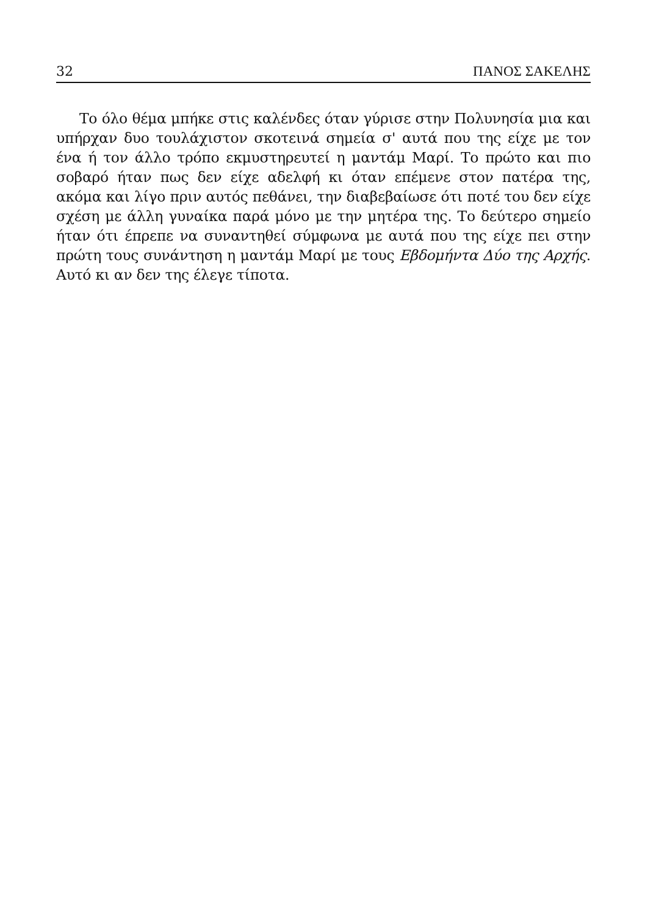32 ΠΑΝΟΣ ΣΑΚΕΛΗΣ
Το όλο θέμα μπήκε στις καλένδες όταν γύρισε στην Πολυνησία μια και υπήρχαν δυο τουλάχιστον σκοτεινά σημεία σ' αυτά που της είχε με τον ένα ή τον άλλο τρόπο εκμυστηρευτεί η μαντάμ Μαρί. Το πρώτο και πιο σοβαρό ήταν πως δεν είχε αδελφή κι όταν επέμενε στον πατέρα της, ακόμα και λίγο πριν αυτός πεθάνει, την διαβεβαίωσε ότι ποτέ του δεν είχε σχέση με άλλη γυναίκα παρά μόνο με την μητέρα της. Το δεύτερο σημείο ήταν ότι έπρεπε να συναντηθεί σύμφωνα με αυτά που της είχε πει στην πρώτη τους συνάντηση η μαντάμ Μαρί με τους Εβδομήντα Δύο της Αρχής. Αυτό κι αν δεν της έλεγε τίποτα.